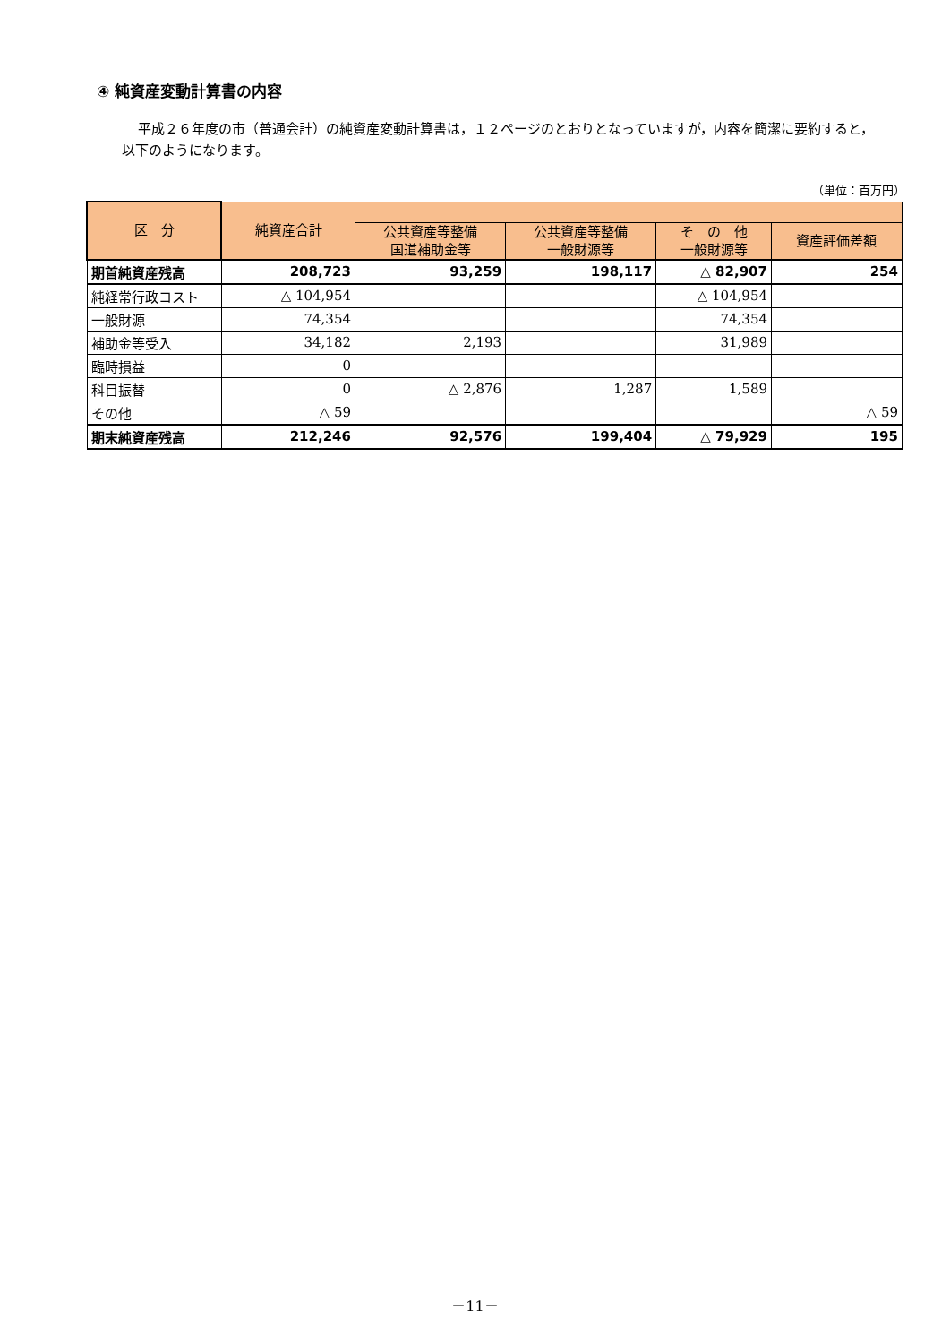④ 純資産変動計算書の内容
平成２６年度の市（普通会計）の純資産変動計算書は，１２ページのとおりとなっていますが，内容を簡潔に要約すると，以下のようになります。
（単位：百万円）
| 区 分 | 純資産合計 | | | | |
| --- | --- | --- | --- | --- | --- |
| | | 公共資産等整備 国道補助金等 | 公共資産等整備 一般財源等 | そ の 他 一般財源等 | 資産評価差額 |
| 期首純資産残高 | 208,723 | 93,259 | 198,117 | △ 82,907 | 254 |
| 純経常行政コスト | △ 104,954 | | | △ 104,954 | |
| 一般財源 | 74,354 | | | 74,354 | |
| 補助金等受入 | 34,182 | 2,193 | | 31,989 | |
| 臨時損益 | 0 | | | | |
| 科目振替 | 0 | △ 2,876 | 1,287 | 1,589 | |
| その他 | △ 59 | | | | △ 59 |
| 期末純資産残高 | 212,246 | 92,576 | 199,404 | △ 79,929 | 195 |
－11－